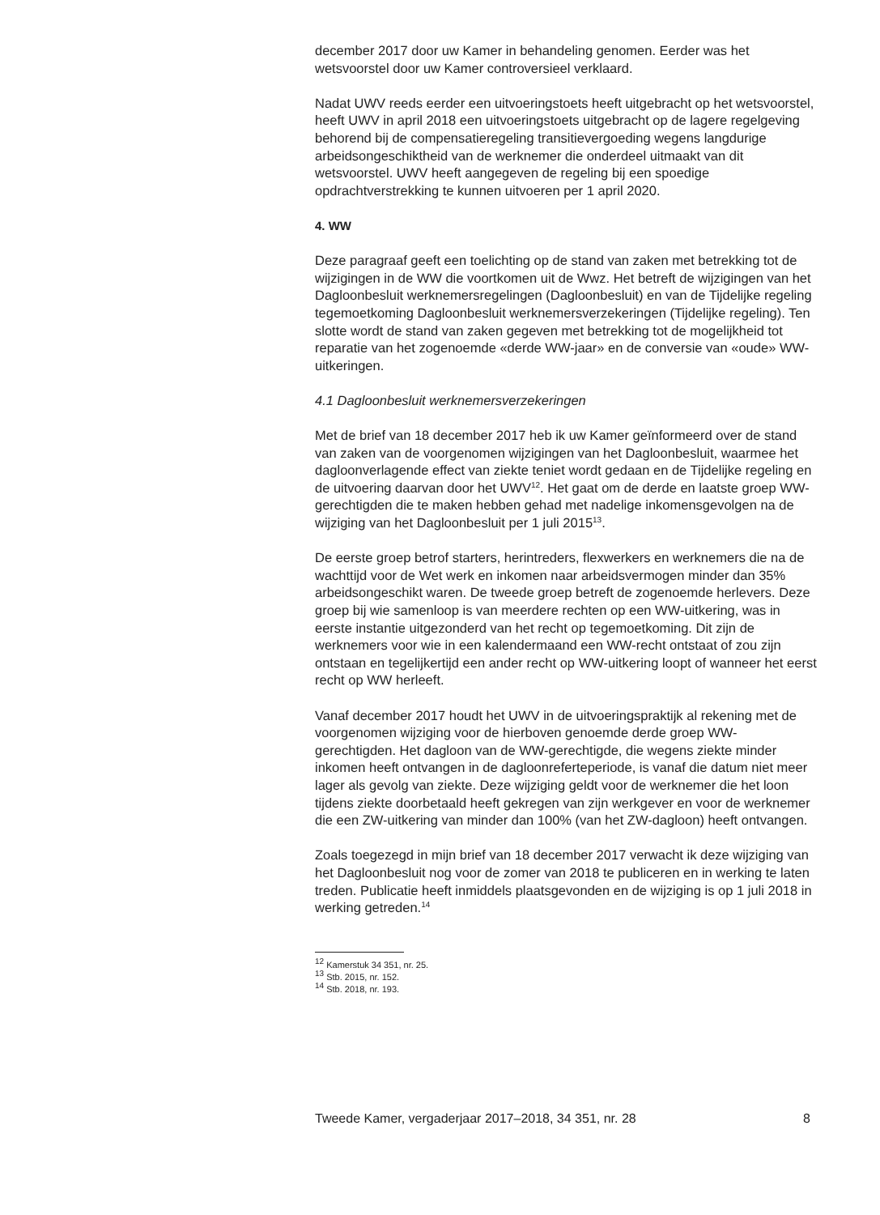december 2017 door uw Kamer in behandeling genomen. Eerder was het wetsvoorstel door uw Kamer controversieel verklaard.
Nadat UWV reeds eerder een uitvoeringstoets heeft uitgebracht op het wetsvoorstel, heeft UWV in april 2018 een uitvoeringstoets uitgebracht op de lagere regelgeving behorend bij de compensatieregeling transitievergoeding wegens langdurige arbeidsongeschiktheid van de werknemer die onderdeel uitmaakt van dit wetsvoorstel. UWV heeft aangegeven de regeling bij een spoedige opdrachtverstrekking te kunnen uitvoeren per 1 april 2020.
4. WW
Deze paragraaf geeft een toelichting op de stand van zaken met betrekking tot de wijzigingen in de WW die voortkomen uit de Wwz. Het betreft de wijzigingen van het Dagloonbesluit werknemersregelingen (Dagloonbesluit) en van de Tijdelijke regeling tegemoetkoming Dagloonbesluit werknemersverzekeringen (Tijdelijke regeling). Ten slotte wordt de stand van zaken gegeven met betrekking tot de mogelijkheid tot reparatie van het zogenoemde «derde WW-jaar» en de conversie van «oude» WW-uitkeringen.
4.1 Dagloonbesluit werknemersverzekeringen
Met de brief van 18 december 2017 heb ik uw Kamer geïnformeerd over de stand van zaken van de voorgenomen wijzigingen van het Dagloonbesluit, waarmee het dagloonverlagende effect van ziekte teniet wordt gedaan en de Tijdelijke regeling en de uitvoering daarvan door het UWV<sup>12</sup>. Het gaat om de derde en laatste groep WW-gerechtigden die te maken hebben gehad met nadelige inkomensgevolgen na de wijziging van het Dagloonbesluit per 1 juli 2015<sup>13</sup>.
De eerste groep betrof starters, herintreders, flexwerkers en werknemers die na de wachttijd voor de Wet werk en inkomen naar arbeidsvermogen minder dan 35% arbeidsongeschikt waren. De tweede groep betreft de zogenoemde herlevers. Deze groep bij wie samenloop is van meerdere rechten op een WW-uitkering, was in eerste instantie uitgezonderd van het recht op tegemoetkoming. Dit zijn de werknemers voor wie in een kalendermaand een WW-recht ontstaat of zou zijn ontstaan en tegelijkertijd een ander recht op WW-uitkering loopt of wanneer het eerst recht op WW herleeft.
Vanaf december 2017 houdt het UWV in de uitvoeringspraktijk al rekening met de voorgenomen wijziging voor de hierboven genoemde derde groep WW-gerechtigden. Het dagloon van de WW-gerechtigde, die wegens ziekte minder inkomen heeft ontvangen in de dagloonreferteperiode, is vanaf die datum niet meer lager als gevolg van ziekte. Deze wijziging geldt voor de werknemer die het loon tijdens ziekte doorbetaald heeft gekregen van zijn werkgever en voor de werknemer die een ZW-uitkering van minder dan 100% (van het ZW-dagloon) heeft ontvangen.
Zoals toegezegd in mijn brief van 18 december 2017 verwacht ik deze wijziging van het Dagloonbesluit nog voor de zomer van 2018 te publiceren en in werking te laten treden. Publicatie heeft inmiddels plaatsgevonden en de wijziging is op 1 juli 2018 in werking getreden.<sup>14</sup>
<sup>12</sup> Kamerstuk 34 351, nr. 25.
<sup>13</sup> Stb. 2015, nr. 152.
<sup>14</sup> Stb. 2018, nr. 193.
Tweede Kamer, vergaderjaar 2017–2018, 34 351, nr. 28 8